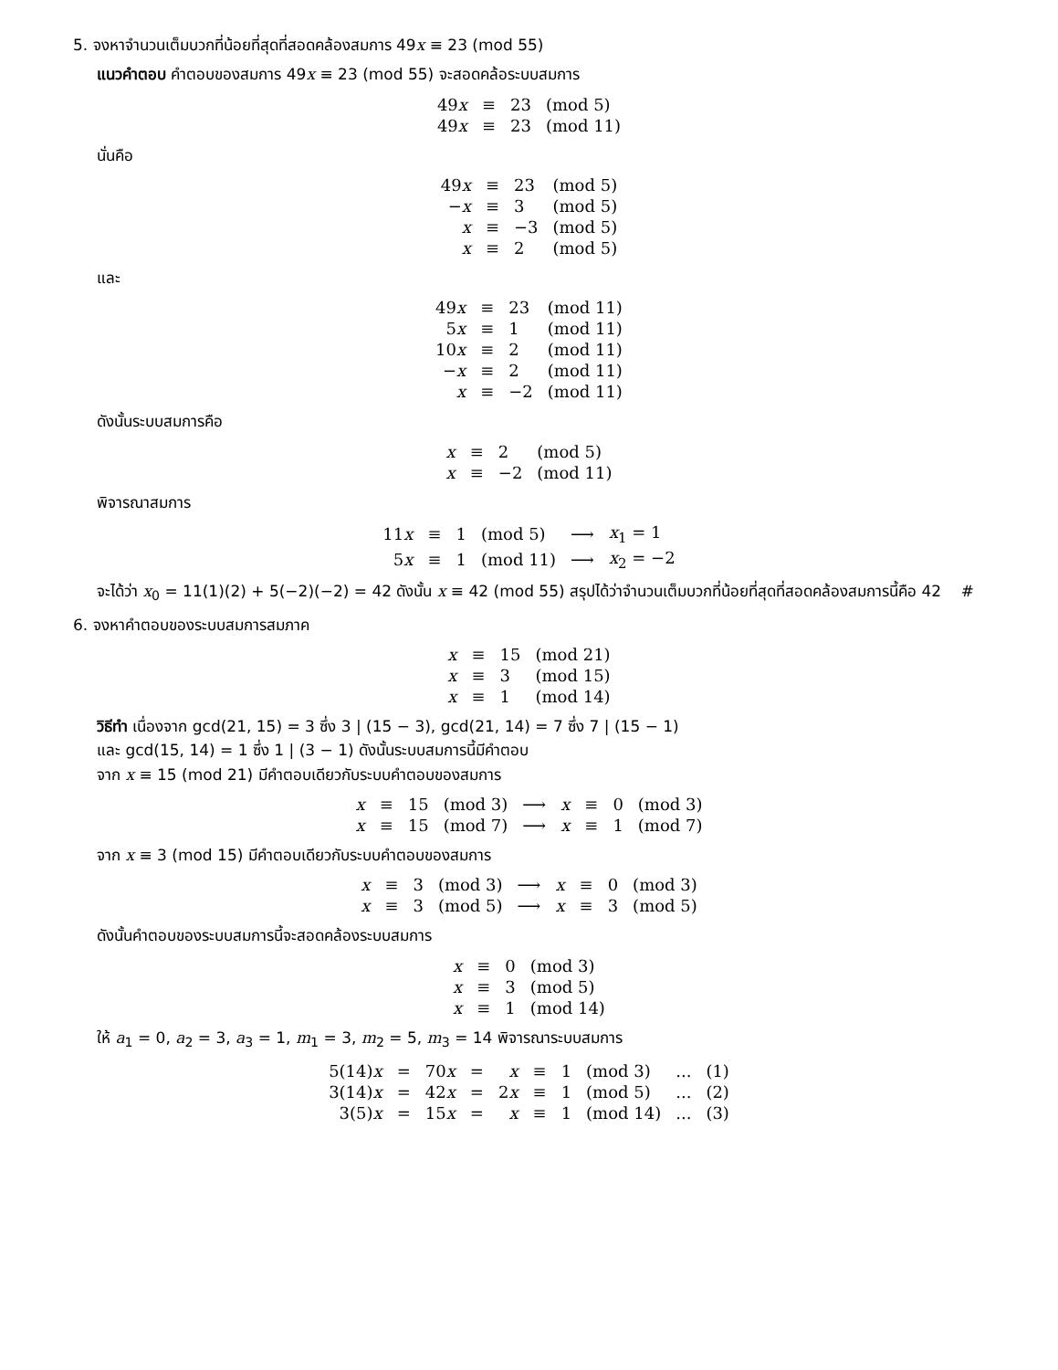5. จงหาจำนวนเต็มบวกที่น้อยที่สุดที่สอดคล้องสมการ 49x ≡ 23 (mod 55)
แนวคำตอบ คำตอบของสมการ 49x ≡ 23 (mod 55) จะสอดคล้อระบบสมการ
| 49 x | ≡ | 23 | (mod 5) |
| 49 x | ≡ | 23 | (mod 11) |
นั่นคือ
| 49 x | ≡ | 23 | (mod 5) |
| − x | ≡ | 3 | (mod 5) |
| x | ≡ | −3 | (mod 5) |
| x | ≡ | 2 | (mod 5) |
และ
| 49 x | ≡ | 23 | (mod 11) |
| 5 x | ≡ | 1 | (mod 11) |
| 10 x | ≡ | 2 | (mod 11) |
| − x | ≡ | 2 | (mod 11) |
| x | ≡ | −2 | (mod 11) |
ดังนั้นระบบสมการคือ
| x | ≡ | 2 | (mod 5) |
| x | ≡ | −2 | (mod 11) |
พิจารณาสมการ
| 11 x | ≡ | 1 | (mod 5) | ⟶ | x<sub>1</sub> = 1 |
| 5 x | ≡ | 1 | (mod 11) | ⟶ | x<sub>2</sub> = −2 |
จะได้ว่า x<sub>0</sub> = 11(1)(2) + 5(−2)(−2) = 42 ดังนั้น x ≡ 42 (mod 55) สรุปได้ว่าจำนวนเต็มบวกที่น้อยที่สุดที่สอดคล้องสมการนี้คือ 42 #
6. จงหาคำตอบของระบบสมการสมภาค
| x | ≡ | 15 | (mod 21) |
| x | ≡ | 3 | (mod 15) |
| x | ≡ | 1 | (mod 14) |
วิธีทำ เนื่องจาก gcd(21, 15) = 3 ซึ่ง 3 | (15 − 3), gcd(21, 14) = 7 ซึ่ง 7 | (15 − 1)
และ gcd(15, 14) = 1 ซึ่ง 1 | (3 − 1) ดังนั้นระบบสมการนี้มีคำตอบ
จาก x ≡ 15 (mod 21) มีคำตอบเดียวกับระบบคำตอบของสมการ
| x | ≡ | 15 | (mod 3) | ⟶ | x | ≡ | 0 | (mod 3) |
| x | ≡ | 15 | (mod 7) | ⟶ | x | ≡ | 1 | (mod 7) |
จาก x ≡ 3 (mod 15) มีคำตอบเดียวกับระบบคำตอบของสมการ
| x | ≡ | 3 | (mod 3) | ⟶ | x | ≡ | 0 | (mod 3) |
| x | ≡ | 3 | (mod 5) | ⟶ | x | ≡ | 3 | (mod 5) |
ดังนั้นคำตอบของระบบสมการนี้จะสอดคล้องระบบสมการ
| x | ≡ | 0 | (mod 3) |
| x | ≡ | 3 | (mod 5) |
| x | ≡ | 1 | (mod 14) |
ให้ a<sub>1</sub> = 0, a<sub>2</sub> = 3, a<sub>3</sub> = 1, m<sub>1</sub> = 3, m<sub>2</sub> = 5, m<sub>3</sub> = 14 พิจารณาระบบสมการ
| 5(14) x | = | 70 x | = | x | ≡ | 1 | (mod 3) | ... | (1) |
| 3(14) x | = | 42 x | = | 2 x | ≡ | 1 | (mod 5) | ... | (2) |
| 3(5) x | = | 15 x | = | x | ≡ | 1 | (mod 14) | ... | (3) |